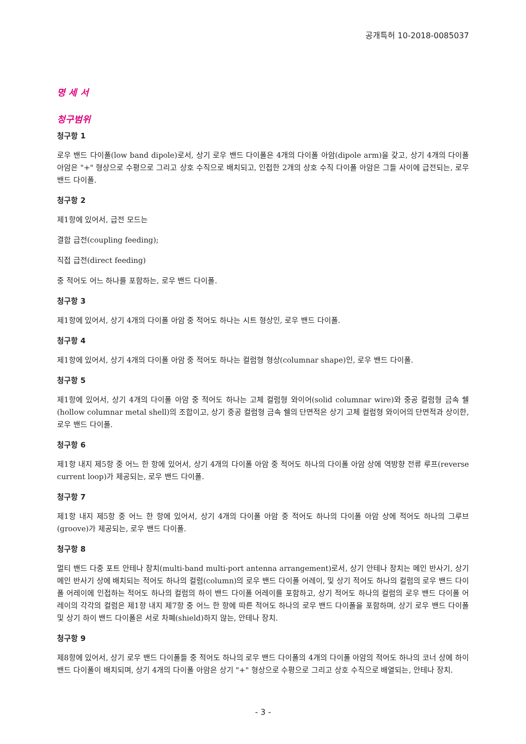공개특허 10-2018-0085037
명 세 서
청구범위
청구항 1
로우 밴드 다이폴(low band dipole)로서, 상기 로우 밴드 다이폴은 4개의 다이폴 아암(dipole arm)을 갖고, 상기 4개의 다이폴 아암은 "+" 형상으로 수평으로 그리고 상호 수직으로 배치되고, 인접한 2개의 상호 수직 다이폴 아암은 그들 사이에 급전되는, 로우 밴드 다이폴.
청구항 2
제1항에 있어서, 급전 모드는
결합 급전(coupling feeding);
직접 급전(direct feeding)
중 적어도 어느 하나를 포함하는, 로우 밴드 다이폴.
청구항 3
제1항에 있어서, 상기 4개의 다이폴 아암 중 적어도 하나는 시트 형상인, 로우 밴드 다이폴.
청구항 4
제1항에 있어서, 상기 4개의 다이폴 아암 중 적어도 하나는 컬럼형 형상(columnar shape)인, 로우 밴드 다이폴.
청구항 5
제1항에 있어서, 상기 4개의 다이폴 아암 중 적어도 하나는 고체 컬럼형 와이어(solid columnar wire)와 중공 컬럼형 금속 쉘(hollow columnar metal shell)의 조합이고, 상기 중공 컬럼형 금속 쉘의 단면적은 상기 고체 컬럼형 와이어의 단면적과 상이한, 로우 밴드 다이폴.
청구항 6
제1항 내지 제5항 중 어느 한 항에 있어서, 상기 4개의 다이폴 아암 중 적어도 하나의 다이폴 아암 상에 역방향 전류 루프(reverse current loop)가 제공되는, 로우 밴드 다이폴.
청구항 7
제1항 내지 제5항 중 어느 한 항에 있어서, 상기 4개의 다이폴 아암 중 적어도 하나의 다이폴 아암 상에 적어도 하나의 그루브(groove)가 제공되는, 로우 밴드 다이폴.
청구항 8
멀티 밴드 다중 포트 안테나 장치(multi-band multi-port antenna arrangement)로서, 상기 안테나 장치는 메인 반사기, 상기 메인 반사기 상에 배치되는 적어도 하나의 컬럼(column)의 로우 밴드 다이폴 어레이, 및 상기 적어도 하나의 컬럼의 로우 밴드 다이폴 어레이에 인접하는 적어도 하나의 컬럼의 하이 밴드 다이폴 어레이를 포함하고, 상기 적어도 하나의 컬럼의 로우 밴드 다이폴 어레이의 각각의 컬럼은 제1항 내지 제7항 중 어느 한 항에 따른 적어도 하나의 로우 밴드 다이폴을 포함하며, 상기 로우 밴드 다이폴 및 상기 하이 밴드 다이폴은 서로 차폐(shield)하지 않는, 안테나 장치.
청구항 9
제8항에 있어서, 상기 로우 밴드 다이폴들 중 적어도 하나의 로우 밴드 다이폴의 4개의 다이폴 아암의 적어도 하나의 코너 상에 하이 밴드 다이폴이 배치되며, 상기 4개의 다이폴 아암은 상기 "+" 형상으로 수평으로 그리고 상호 수직으로 배열되는, 안테나 장치.
- 3 -